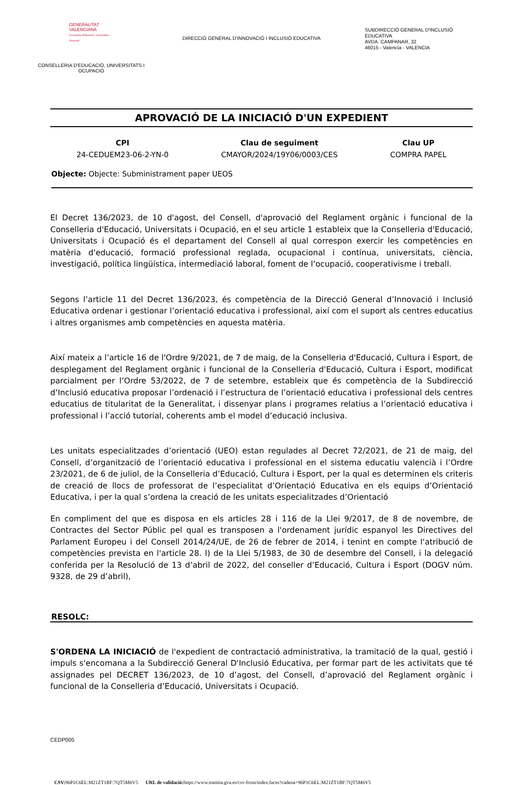GENERALITAT
VALENCIANA
Conselleria d'Educació, Universitats i Ocupació
CONSELLERIA D'EDUCACIÓ, UNIVERSITATS I
OCUPACIÓ
DIRECCIÓ GENERAL D'INNOVACIÓ I INCLUSIÓ EDUCATIVA
SUBDIRECCIÓ GENERAL D'INCLUSIÓ EDUCATIVA
AVDA. CAMPANAR, 32
46015 - Valencia - VALENCIA
APROVACIÓ DE LA INICIACIÓ D'UN EXPEDIENT
CPI
24-CEDUEM23-06-2-YN-0
Clau de seguiment
CMAYOR/2024/19Y06/0003/CES
Clau UP
COMPRA PAPEL
Objecte: Objecte: Subministrament paper UEOS
El Decret 136/2023, de 10 d'agost, del Consell, d'aprovació del Reglament orgànic i funcional de la Conselleria d'Educació, Universitats i Ocupació, en el seu article 1 estableix que la Conselleria d'Educació, Universitats i Ocupació és el departament del Consell al qual correspon exercir les competències en matèria d'educació, formació professional reglada, ocupacional i contínua, universitats, ciència, investigació, política lingüística, intermediació laboral, foment de l’ocupació, cooperativisme i treball.
Segons l’article 11 del Decret 136/2023, és competència de la Direcció General d’Innovació i Inclusió Educativa ordenar i gestionar l’orientació educativa i professional, així com el suport als centres educatius i altres organismes amb competències en aquesta matèria.
Així mateix a l’article 16 de l'Ordre 9/2021, de 7 de maig, de la Conselleria d'Educació, Cultura i Esport, de desplegament del Reglament orgànic i funcional de la Conselleria d'Educació, Cultura i Esport, modificat parcialment per l’Ordre 53/2022, de 7 de setembre, estableix que és competència de la Subdirecció d’Inclusió educativa proposar l’ordenació i l’estructura de l’orientació educativa i professional dels centres educatius de titularitat de la Generalitat, i dissenyar plans i programes relatius a l’orientació educativa i professional i l’acció tutorial, coherents amb el model d’educació inclusiva.
Les unitats especialitzades d’orientació (UEO) estan regulades al Decret 72/2021, de 21 de maig, del Consell, d’organització de l’orientació educativa i professional en el sistema educatiu valencià i l’Ordre 23/2021, de 6 de juliol, de la Conselleria d’Educació, Cultura i Esport, per la qual es determinen els criteris de creació de llocs de professorat de l’especialitat d’Orientació Educativa en els equips d’Orientació Educativa, i per la qual s’ordena la creació de les unitats especialitzades d’Orientació
En compliment del que es disposa en els articles 28 i 116 de la Llei 9/2017, de 8 de novembre, de Contractes del Sector Públic pel qual es transposen a l'ordenament jurídic espanyol les Directives del Parlament Europeu i del Consell 2014/24/UE, de 26 de febrer de 2014, i tenint en compte l'atribució de competències prevista en l'article 28. l) de la Llei 5/1983, de 30 de desembre del Consell, i la delegació conferida per la Resolució de 13 d’abril de 2022, del conseller d’Educació, Cultura i Esport (DOGV núm. 9328, de 29 d’abril),
RESOLC:
S'ORDENA LA INICIACIÓ de l'expedient de contractació administrativa, la tramitació de la qual, gestió i impuls s'encomana a la Subdirecció General D'Inclusió Educativa, per formar part de les activitats que té assignades pel DECRET 136/2023, de 10 d’agost, del Consell, d’aprovació del Reglament orgànic i funcional de la Conselleria d’Educació, Universitats i Ocupació.
CEDP005
CSV: 96P1C6EL:M21ZT1BF:7QT5M6V5 URL de validació: https://www.tramita.gva.es/csv-front/index.faces?cadena=96P1C6EL:M21ZT1BF:7QT5M6V5